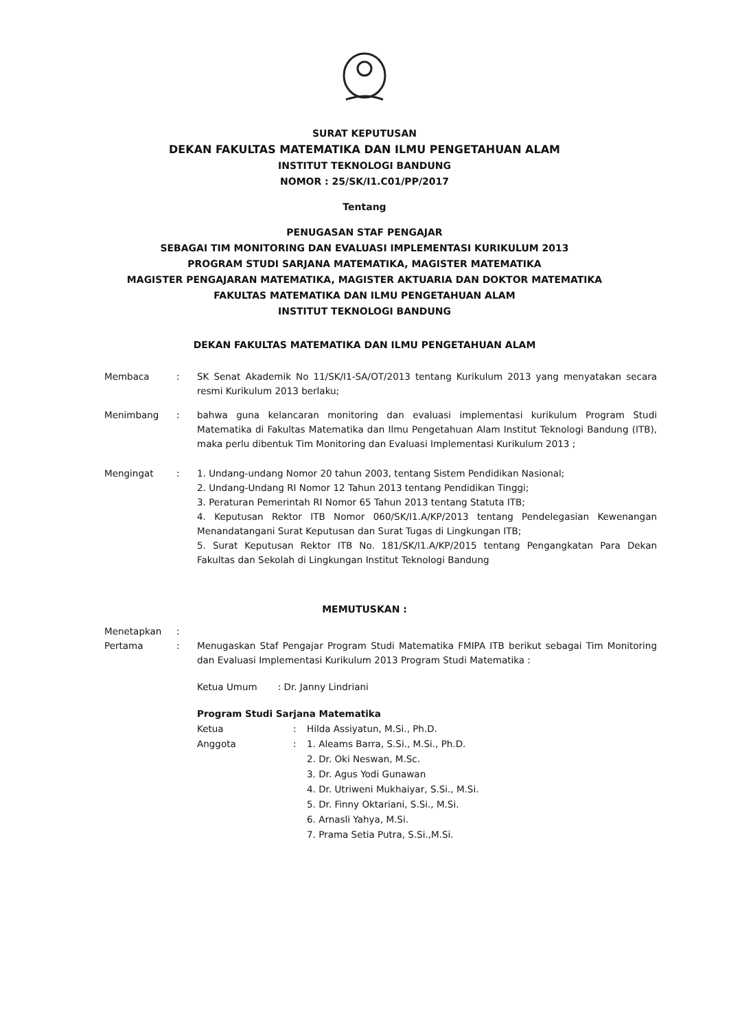SURAT KEPUTUSAN
DEKAN FAKULTAS MATEMATIKA DAN ILMU PENGETAHUAN ALAM
INSTITUT TEKNOLOGI BANDUNG
NOMOR : 25/SK/I1.C01/PP/2017
Tentang
PENUGASAN STAF PENGAJAR
SEBAGAI TIM MONITORING DAN EVALUASI IMPLEMENTASI KURIKULUM 2013
PROGRAM STUDI SARJANA MATEMATIKA, MAGISTER MATEMATIKA
MAGISTER PENGAJARAN MATEMATIKA, MAGISTER AKTUARIA DAN DOKTOR MATEMATIKA
FAKULTAS MATEMATIKA DAN ILMU PENGETAHUAN ALAM
INSTITUT TEKNOLOGI BANDUNG
DEKAN FAKULTAS MATEMATIKA DAN ILMU PENGETAHUAN ALAM
Membaca : SK Senat Akademik No 11/SK/I1-SA/OT/2013 tentang Kurikulum 2013 yang menyatakan secara resmi Kurikulum 2013 berlaku;
Menimbang : bahwa guna kelancaran monitoring dan evaluasi implementasi kurikulum Program Studi Matematika di Fakultas Matematika dan Ilmu Pengetahuan Alam Institut Teknologi Bandung (ITB), maka perlu dibentuk Tim Monitoring dan Evaluasi Implementasi Kurikulum 2013 ;
Mengingat : 1. Undang-undang Nomor 20 tahun 2003, tentang Sistem Pendidikan Nasional;
2. Undang-Undang RI Nomor 12 Tahun 2013 tentang Pendidikan Tinggi;
3. Peraturan Pemerintah RI Nomor 65 Tahun 2013 tentang Statuta ITB;
4. Keputusan Rektor ITB Nomor 060/SK/I1.A/KP/2013 tentang Pendelegasian Kewenangan Menandatangani Surat Keputusan dan Surat Tugas di Lingkungan ITB;
5. Surat Keputusan Rektor ITB No. 181/SK/I1.A/KP/2015 tentang Pengangkatan Para Dekan Fakultas dan Sekolah di Lingkungan Institut Teknologi Bandung
MEMUTUSKAN :
Menetapkan :
Pertama : Menugaskan Staf Pengajar Program Studi Matematika FMIPA ITB berikut sebagai Tim Monitoring dan Evaluasi Implementasi Kurikulum 2013 Program Studi Matematika :
Ketua Umum : Dr. Janny Lindriani
Program Studi Sarjana Matematika
Ketua
:
Hilda Assiyatun, M.Si., Ph.D.
Anggota
:
1. Aleams Barra, S.Si., M.Si., Ph.D.
2. Dr. Oki Neswan, M.Sc.
3. Dr. Agus Yodi Gunawan
4. Dr. Utriweni Mukhaiyar, S.Si., M.Si.
5. Dr. Finny Oktariani, S.Si., M.Si.
6. Arnasli Yahya, M.Si.
7. Prama Setia Putra, S.Si.,M.Si.